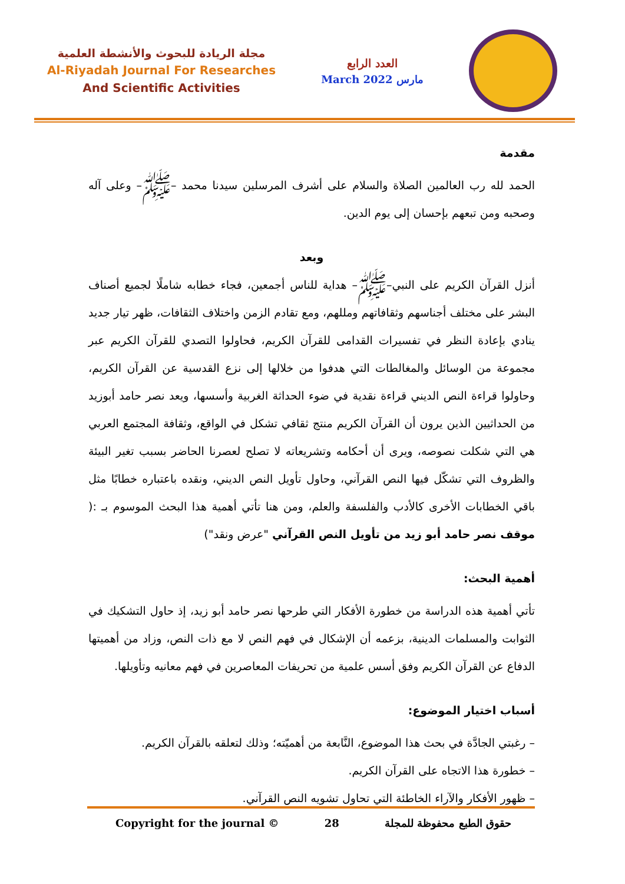مجلة الريادة للبحوث والأنشطة العلمية
Al-Riyadah Journal For Researches
And Scientific Activities
العدد الرابع
March 2022 مارس
مقدمة
الحمد لله رب العالمين الصلاة والسلام على أشرف المرسلين سيدنا محمد –ﷺ– وعلى آله وصحبه ومن تبعهم بإحسان إلى يوم الدين.
وبعد
أنزل القرآن الكريم على النبي–ﷺ– هداية للناس أجمعين، فجاء خطابه شاملًا لجميع أصناف البشر على مختلف أجناسهم وثقافاتهم ومللهم، ومع تقادم الزمن واختلاف الثقافات، ظهر تيار جديد ينادي بإعادة النظر في تفسيرات القدامى للقرآن الكريم، فحاولوا التصدي للقرآن الكريم عبر مجموعة من الوسائل والمغالطات التي هدفوا من خلالها إلى نزع القدسية عن القرآن الكريم، وحاولوا قراءة النص الديني قراءة نقدية في ضوء الحداثة الغربية وأسسها، ويعد نصر حامد أبوزيد من الحداثيين الذين يرون أن القرآن الكريم منتج ثقافي تشكل في الواقع، وثقافة المجتمع العربي هي التي شكلت نصوصه، ويرى أن أحكامه وتشريعاته لا تصلح لعصرنا الحاضر بسبب تغير البيئة والظروف التي تشكّل فيها النص القرآني، وحاول تأويل النص الديني، ونقده باعتباره خطابًا مثل باقي الخطابات الأخرى كالأدب والفلسفة والعلم، ومن هنا تأتي أهمية هذا البحث الموسوم بـ :( موقف نصر حامد أبو زيد من تأويل النص القرآني "عرض ونقد")
أهمية البحث:
تأتي أهمية هذه الدراسة من خطورة الأفكار التي طرحها نصر حامد أبو زيد، إذ حاول التشكيك في الثوابت والمسلمات الدينية، بزعمه أن الإشكال في فهم النص لا مع ذات النص، وزاد من أهميتها الدفاع عن القرآن الكريم وفق أسس علمية من تحريفات المعاصرين في فهم معانيه وتأويلها.
أسباب اختيار الموضوع:
– رغبتي الجادَّة في بحث هذا الموضوع، النَّابعة من أهميّته؛ وذلك لتعلقه بالقرآن الكريم.
– خطورة هذا الاتجاه على القرآن الكريم.
– ظهور الأفكار والآراء الخاطئة التي تحاول تشويه النص القرآني.
Copyright for the journal © 28 حقوق الطبع محفوظة للمجلة